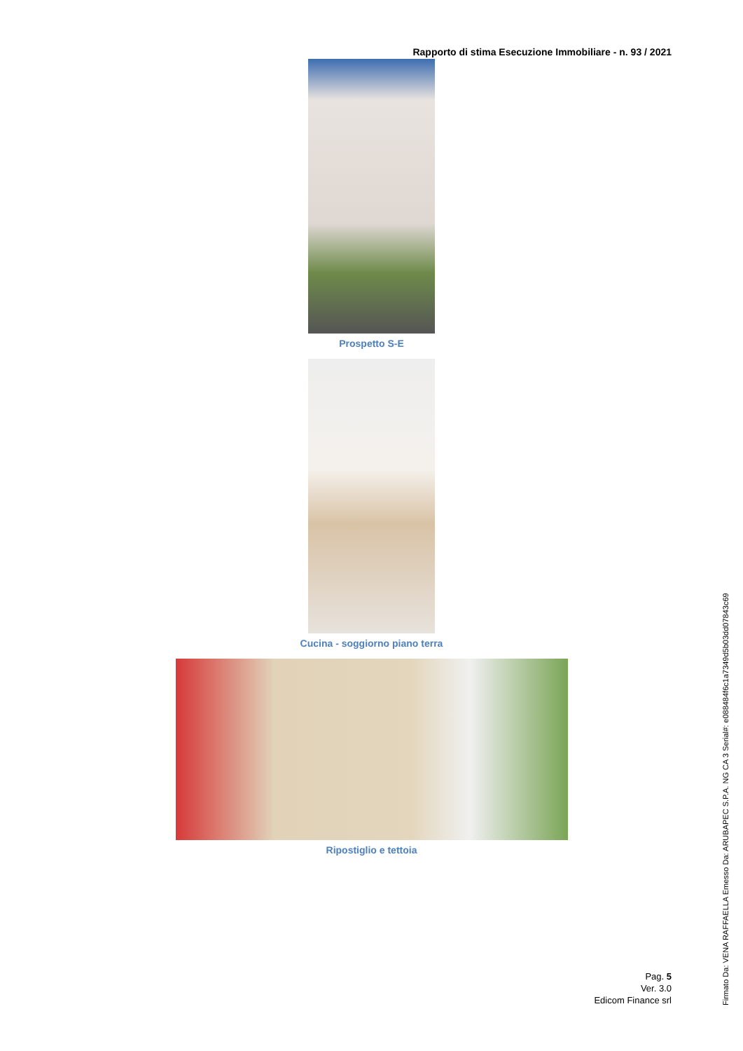Rapporto di stima Esecuzione Immobiliare - n. 93 / 2021
Prospetto S-E
Cucina - soggiorno piano terra
Ripostiglio e tettoia
Pag. 5
Ver. 3.0
Edicom Finance srl
Firmato Da: VENA RAFFAELLA Emesso Da: ARUBAPEC S.P.A. NG CA 3 Serial#: e088484f6c1a7349d5b03dd07843c69